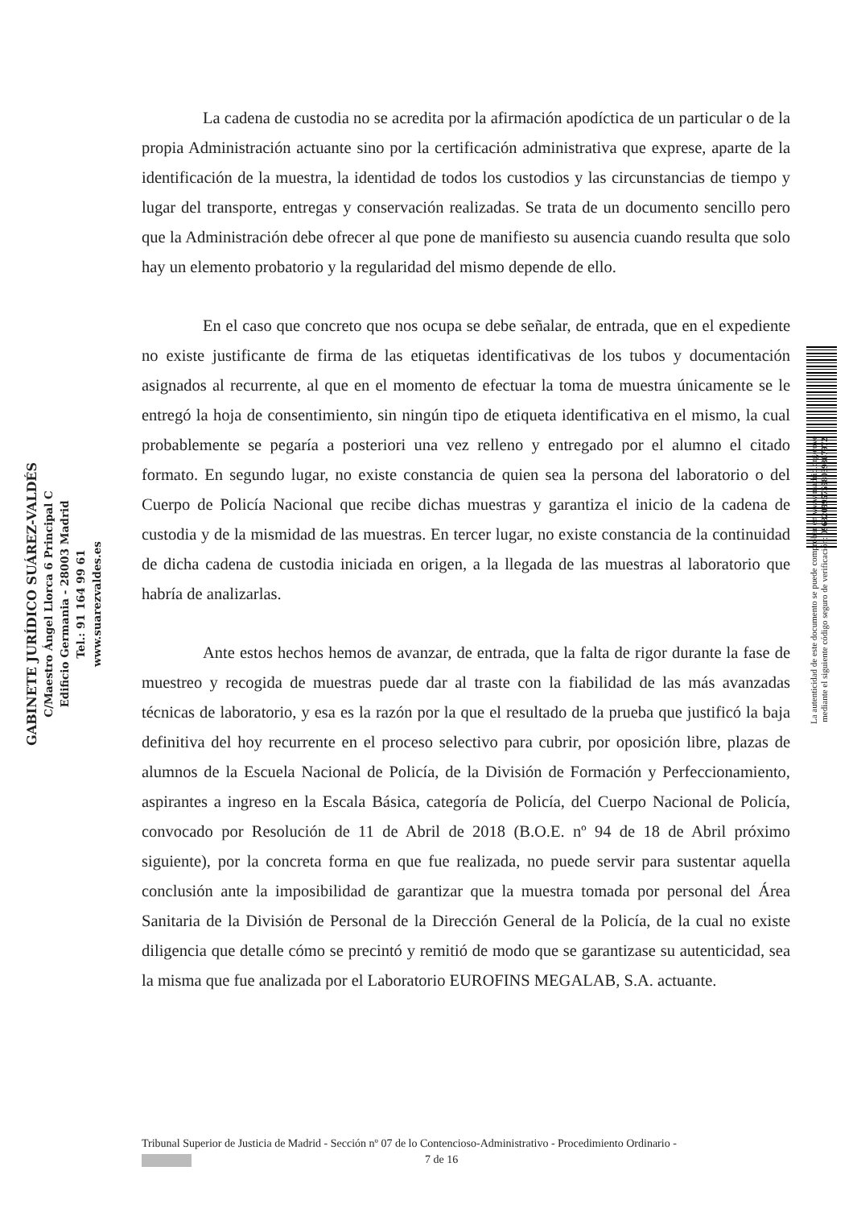La cadena de custodia no se acredita por la afirmación apodíctica de un particular o de la propia Administración actuante sino por la certificación administrativa que exprese, aparte de la identificación de la muestra, la identidad de todos los custodios y las circunstancias de tiempo y lugar del transporte, entregas y conservación realizadas. Se trata de un documento sencillo pero que la Administración debe ofrecer al que pone de manifiesto su ausencia cuando resulta que solo hay un elemento probatorio y la regularidad del mismo depende de ello.
En el caso que concreto que nos ocupa se debe señalar, de entrada, que en el expediente no existe justificante de firma de las etiquetas identificativas de los tubos y documentación asignados al recurrente, al que en el momento de efectuar la toma de muestra únicamente se le entregó la hoja de consentimiento, sin ningún tipo de etiqueta identificativa en el mismo, la cual probablemente se pegaría a posteriori una vez relleno y entregado por el alumno el citado formato. En segundo lugar, no existe constancia de quien sea la persona del laboratorio o del Cuerpo de Policía Nacional que recibe dichas muestras y garantiza el inicio de la cadena de custodia y de la mismidad de las muestras. En tercer lugar, no existe constancia de la continuidad de dicha cadena de custodia iniciada en origen, a la llegada de las muestras al laboratorio que habría de analizarlas.
Ante estos hechos hemos de avanzar, de entrada, que la falta de rigor durante la fase de muestreo y recogida de muestras puede dar al traste con la fiabilidad de las más avanzadas técnicas de laboratorio, y esa es la razón por la que el resultado de la prueba que justificó la baja definitiva del hoy recurrente en el proceso selectivo para cubrir, por oposición libre, plazas de alumnos de la Escuela Nacional de Policía, de la División de Formación y Perfeccionamiento, aspirantes a ingreso en la Escala Básica, categoría de Policía, del Cuerpo Nacional de Policía, convocado por Resolución de 11 de Abril de 2018 (B.O.E. nº 94 de 18 de Abril próximo siguiente), por la concreta forma en que fue realizada, no puede servir para sustentar aquella conclusión ante la imposibilidad de garantizar que la muestra tomada por personal del Área Sanitaria de la División de Personal de la Dirección General de la Policía, de la cual no existe diligencia que detalle cómo se precintó y remitió de modo que se garantizase su autenticidad, sea la misma que fue analizada por el Laboratorio EUROFINS MEGALAB, S.A. actuante.
GABINETE JURÍDICO SUÁREZ-VALDÉS
C/Maestro Ángel Llorca 6 Principal C
Edificio Germania - 28003 Madrid
Tel.: 91 164 99 61
www.suarezvaldes.es
La autenticidad de este documento se puede comprobar en www.madrid.org/cove
mediante el siguiente código seguro de verificación: 0963209957598039367972
Tribunal Superior de Justicia de Madrid - Sección nº 07 de lo Contencioso-Administrativo - Procedimiento Ordinario -
7 de 16